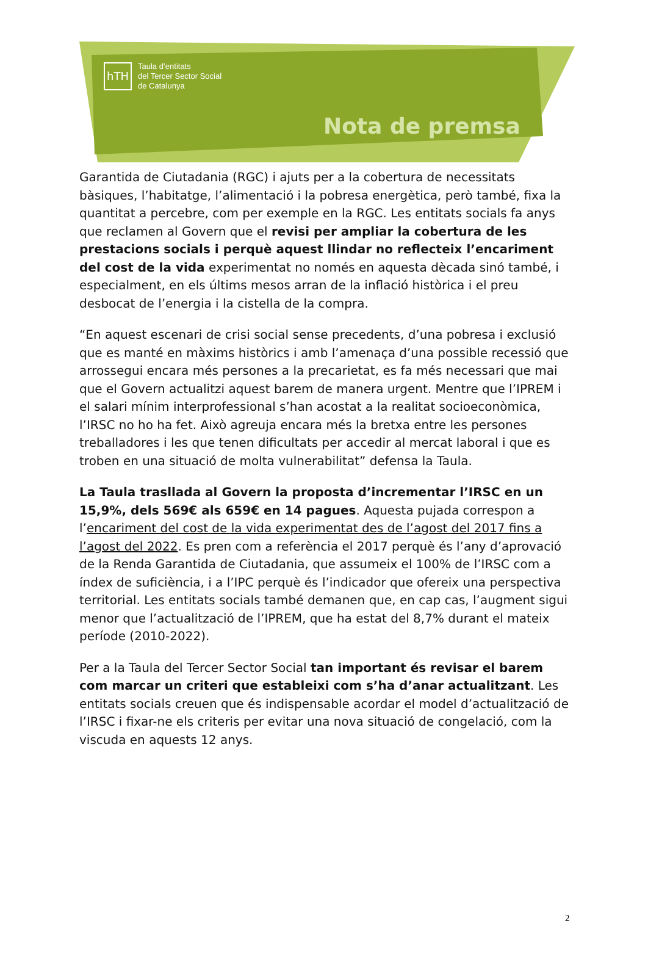hTH
Taula d’entitats
del Tercer Sector Social
de Catalunya
Nota de premsa
Garantida de Ciutadania (RGC) i ajuts per a la cobertura de necessitats bàsiques, l’habitatge, l’alimentació i la pobresa energètica, però també, fixa la quantitat a percebre, com per exemple en la RGC. Les entitats socials fa anys que reclamen al Govern que el revisi per ampliar la cobertura de les prestacions socials i perquè aquest llindar no reflecteix l’encariment del cost de la vida experimentat no només en aquesta dècada sinó també, i especialment, en els últims mesos arran de la inflació històrica i el preu desbocat de l’energia i la cistella de la compra.
“En aquest escenari de crisi social sense precedents, d’una pobresa i exclusió que es manté en màxims històrics i amb l’amenaça d’una possible recessió que arrossegui encara més persones a la precarietat, es fa més necessari que mai que el Govern actualitzi aquest barem de manera urgent. Mentre que l’IPREM i el salari mínim interprofessional s’han acostat a la realitat socioeconòmica, l’IRSC no ho ha fet. Això agreuja encara més la bretxa entre les persones treballadores i les que tenen dificultats per accedir al mercat laboral i que es troben en una situació de molta vulnerabilitat” defensa la Taula.
La Taula trasllada al Govern la proposta d’incrementar l’IRSC en un 15,9%, dels 569€ als 659€ en 14 pagues. Aquesta pujada correspon a l’encariment del cost de la vida experimentat des de l’agost del 2017 fins a l’agost del 2022. Es pren com a referència el 2017 perquè és l’any d’aprovació de la Renda Garantida de Ciutadania, que assumeix el 100% de l’IRSC com a índex de suficiència, i a l’IPC perquè és l’indicador que ofereix una perspectiva territorial. Les entitats socials també demanen que, en cap cas, l’augment sigui menor que l’actualització de l’IPREM, que ha estat del 8,7% durant el mateix període (2010-2022).
Per a la Taula del Tercer Sector Social tan important és revisar el barem com marcar un criteri que estableixi com s’ha d’anar actualitzant. Les entitats socials creuen que és indispensable acordar el model d’actualització de l’IRSC i fixar-ne els criteris per evitar una nova situació de congelació, com la viscuda en aquests 12 anys.
2